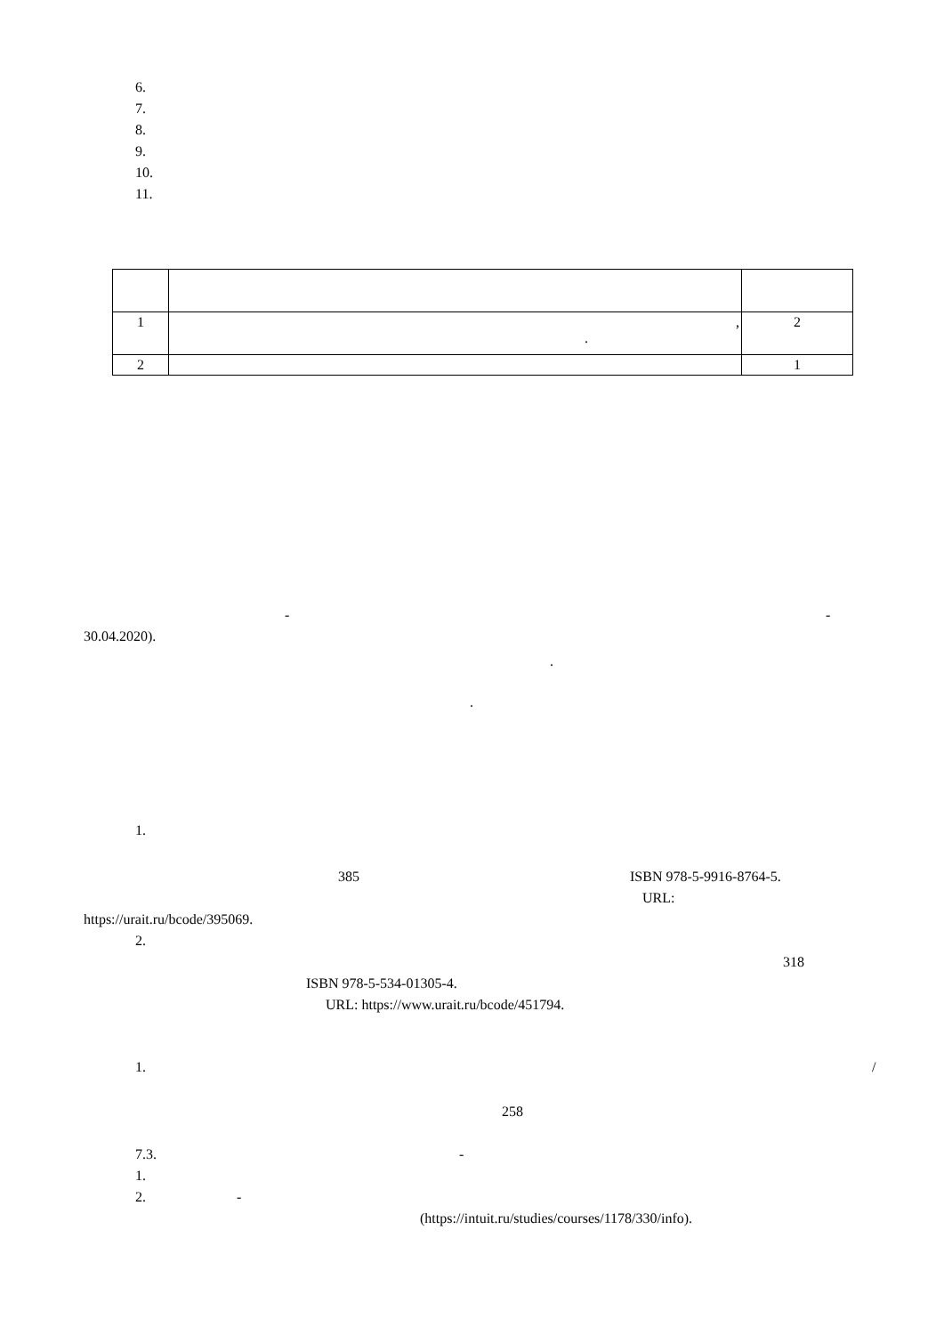6.
7.
8.
9.
10.
11.
| 1 | , . | 2 |
| 2 | | 1 |
- -
30.04.2020).
.
.
1.
385 ISBN 978-5-9916-8764-5.
URL:
https://urait.ru/bcode/395069.
2.
318
ISBN 978-5-534-01305-4.
URL: https://www.urait.ru/bcode/451794.
1. /
258
7.3. -
1.
2. -
(https://intuit.ru/studies/courses/1178/330/info).